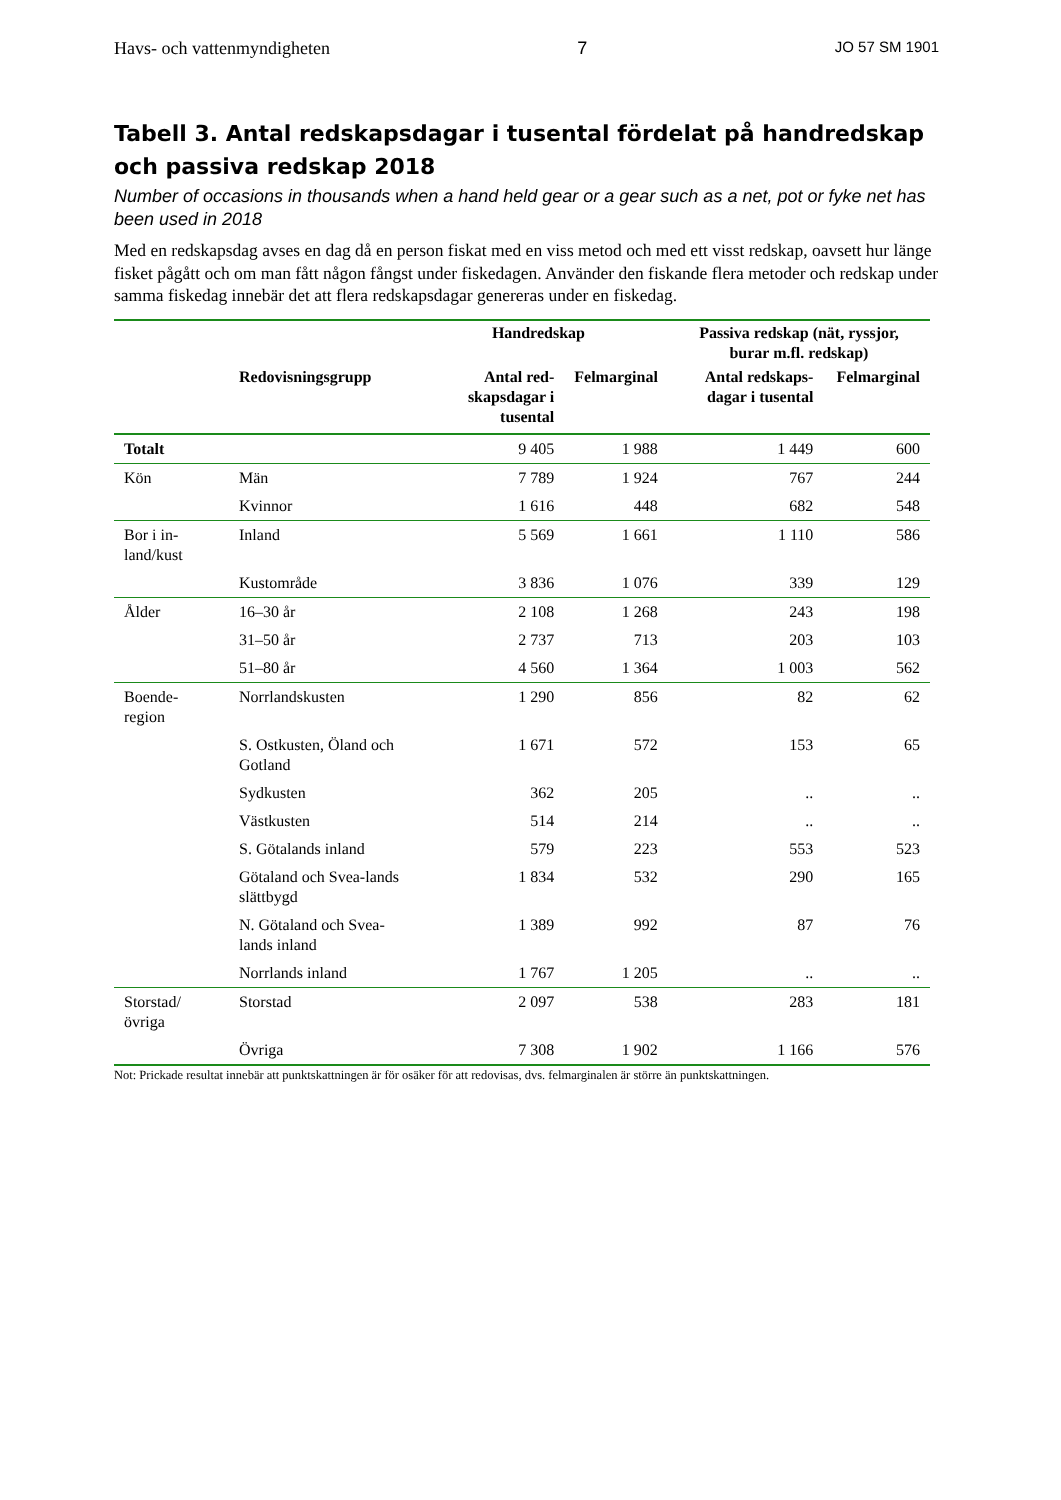Havs- och vattenmyndigheten 7 JO 57 SM 1901
Tabell 3. Antal redskapsdagar i tusental fördelat på handredskap och passiva redskap 2018
Number of occasions in thousands when a hand held gear or a gear such as a net, pot or fyke net has been used in 2018
Med en redskapsdag avses en dag då en person fiskat med en viss metod och med ett visst redskap, oavsett hur länge fisket pågått och om man fått någon fångst under fiskedagen. Använder den fiskande flera metoder och redskap under samma fiskedag innebär det att flera redskapsdagar genereras under en fiskedag.
| | | Handredskap | | Passiva redskap (nät, ryssjor, burar m.fl. redskap) | |
| --- | --- | --- | --- | --- | --- |
| | Redovisningsgrupp | Antal red-skapsdagar i tusental | Felmarginal | Antal redskaps-dagar i tusental | Felmarginal |
| Totalt | | 9 405 | 1 988 | 1 449 | 600 |
| Kön | Män | 7 789 | 1 924 | 767 | 244 |
| | Kvinnor | 1 616 | 448 | 682 | 548 |
| Bor i in-land/kust | Inland | 5 569 | 1 661 | 1 110 | 586 |
| | Kustområde | 3 836 | 1 076 | 339 | 129 |
| Ålder | 16–30 år | 2 108 | 1 268 | 243 | 198 |
| | 31–50 år | 2 737 | 713 | 203 | 103 |
| | 51–80 år | 4 560 | 1 364 | 1 003 | 562 |
| Boende-region | Norrlandskusten | 1 290 | 856 | 82 | 62 |
| | S. Ostkusten, Öland och Gotland | 1 671 | 572 | 153 | 65 |
| | Sydkusten | 362 | 205 | .. | .. |
| | Västkusten | 514 | 214 | .. | .. |
| | S. Götalands inland | 579 | 223 | 553 | 523 |
| | Götaland och Svea-lands slättbygd | 1 834 | 532 | 290 | 165 |
| | N. Götaland och Svea-lands inland | 1 389 | 992 | 87 | 76 |
| | Norrlands inland | 1 767 | 1 205 | .. | .. |
| Storstad/ övriga | Storstad | 2 097 | 538 | 283 | 181 |
| | Övriga | 7 308 | 1 902 | 1 166 | 576 |
Not: Prickade resultat innebär att punktskattningen är för osäker för att redovisas, dvs. felmarginalen är större än punktskattningen.